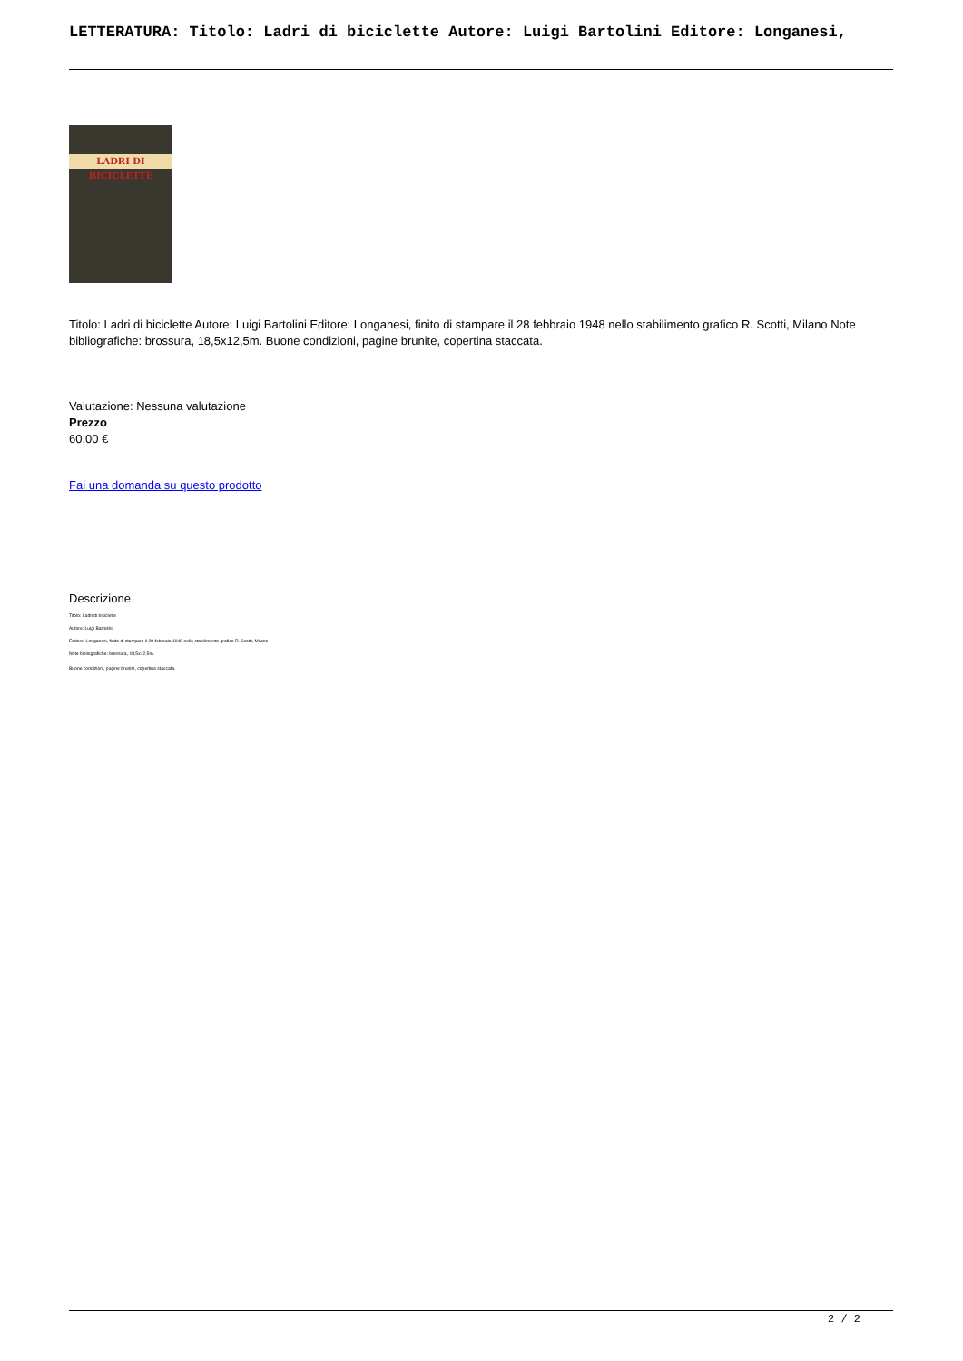LETTERATURA: Titolo: Ladri di biciclette Autore: Luigi Bartolini Editore: Longanesi,
LADRI DI BICICLETTE
Titolo: Ladri di biciclette Autore: Luigi Bartolini Editore: Longanesi, finito di stampare il 28 febbraio 1948 nello stabilimento grafico R. Scotti, Milano Note bibliografiche: brossura, 18,5x12,5m. Buone condizioni, pagine brunite, copertina staccata.
Valutazione: Nessuna valutazione
Prezzo
60,00 €
Fai una domanda su questo prodotto
Descrizione
Titolo: Ladri di biciclette
Autore: Luigi Bartolini
Editore: Longanesi, finito di stampare il 28 febbraio 1948 nello stabilimento grafico R. Scotti, Milano
Note bibliografiche: brossura, 18,5x12,5m.
Buone condizioni, pagine brunite, copertina staccata.
2 / 2